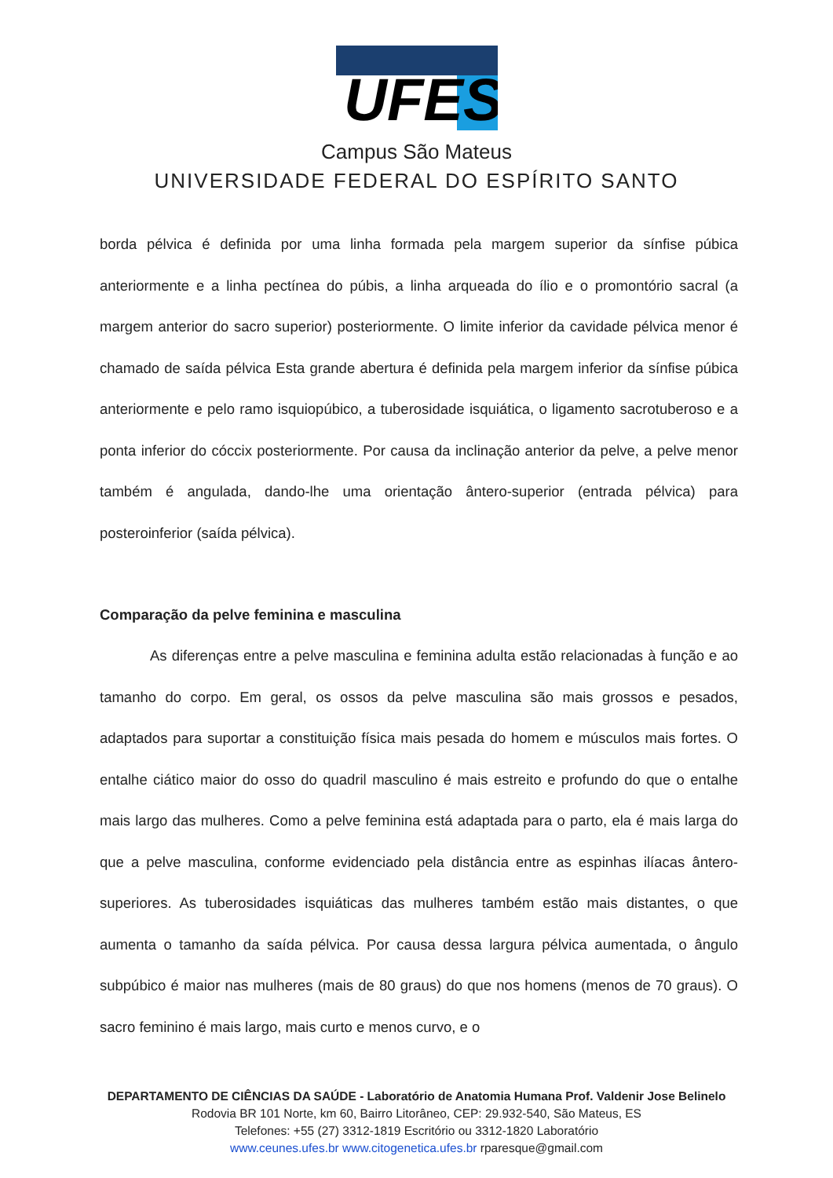UFES
Campus São Mateus
UNIVERSIDADE FEDERAL DO ESPÍRITO SANTO
borda pélvica é definida por uma linha formada pela margem superior da sínfise púbica anteriormente e a linha pectínea do púbis, a linha arqueada do ílio e o promontório sacral (a margem anterior do sacro superior) posteriormente. O limite inferior da cavidade pélvica menor é chamado de saída pélvica Esta grande abertura é definida pela margem inferior da sínfise púbica anteriormente e pelo ramo isquiopúbico, a tuberosidade isquiática, o ligamento sacrotuberoso e a ponta inferior do cóccix posteriormente. Por causa da inclinação anterior da pelve, a pelve menor também é angulada, dando-lhe uma orientação ântero-superior (entrada pélvica) para posteroinferior (saída pélvica).
Comparação da pelve feminina e masculina
As diferenças entre a pelve masculina e feminina adulta estão relacionadas à função e ao tamanho do corpo. Em geral, os ossos da pelve masculina são mais grossos e pesados, adaptados para suportar a constituição física mais pesada do homem e músculos mais fortes. O entalhe ciático maior do osso do quadril masculino é mais estreito e profundo do que o entalhe mais largo das mulheres. Como a pelve feminina está adaptada para o parto, ela é mais larga do que a pelve masculina, conforme evidenciado pela distância entre as espinhas ilíacas ântero-superiores. As tuberosidades isquiáticas das mulheres também estão mais distantes, o que aumenta o tamanho da saída pélvica. Por causa dessa largura pélvica aumentada, o ângulo subpúbico é maior nas mulheres (mais de 80 graus) do que nos homens (menos de 70 graus). O sacro feminino é mais largo, mais curto e menos curvo, e o
DEPARTAMENTO DE CIÊNCIAS DA SAÚDE - Laboratório de Anatomia Humana Prof. Valdenir Jose Belinelo
Rodovia BR 101 Norte, km 60, Bairro Litorâneo, CEP: 29.932-540, São Mateus, ES
Telefones: +55 (27) 3312-1819 Escritório ou 3312-1820 Laboratório
www.ceunes.ufes.br www.citogenetica.ufes.br rparesque@gmail.com